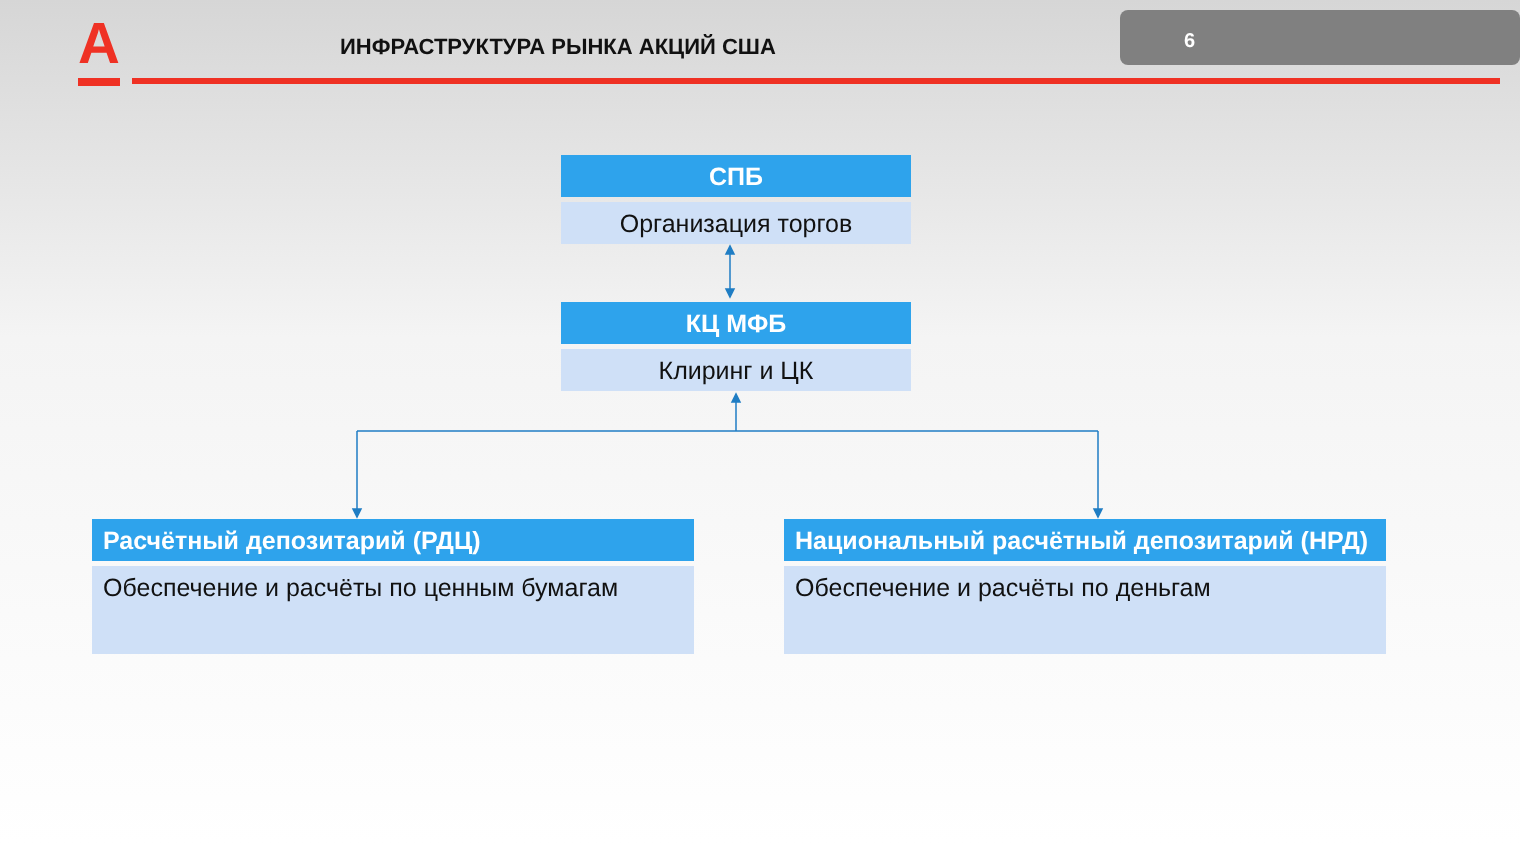А ИНФРАСТРУКТУРА РЫНКА АКЦИЙ США
6
СПБ
Организация торгов
КЦ МФБ
Клиринг и ЦК
Расчётный депозитарий (РДЦ)
Обеспечение и расчёты по ценным бумагам
Национальный расчётный депозитарий (НРД)
Обеспечение и расчёты по деньгам